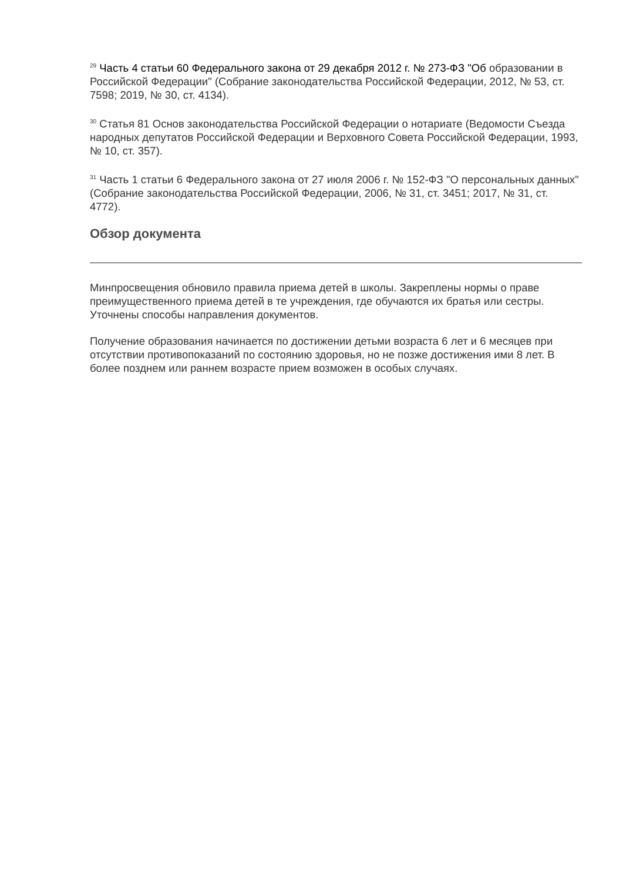<sup>29</sup> Часть 4 статьи 60 Федерального закона от 29 декабря 2012 г. № 273-ФЗ "Об образовании в Российской Федерации" (Собрание законодательства Российской Федерации, 2012, № 53, ст. 7598; 2019, № 30, ст. 4134).
<sup>30</sup> Статья 81 Основ законодательства Российской Федерации о нотариате (Ведомости Съезда народных депутатов Российской Федерации и Верховного Совета Российской Федерации, 1993, № 10, ст. 357).
<sup>31</sup> Часть 1 статьи 6 Федерального закона от 27 июля 2006 г. № 152-ФЗ "О персональных данных" (Собрание законодательства Российской Федерации, 2006, № 31, ст. 3451; 2017, № 31, ст. 4772).
Обзор документа
Минпросвещения обновило правила приема детей в школы. Закреплены нормы о праве преимущественного приема детей в те учреждения, где обучаются их братья или сестры. Уточнены способы направления документов.
Получение образования начинается по достижении детьми возраста 6 лет и 6 месяцев при отсутствии противопоказаний по состоянию здоровья, но не позже достижения ими 8 лет. В более позднем или раннем возрасте прием возможен в особых случаях.